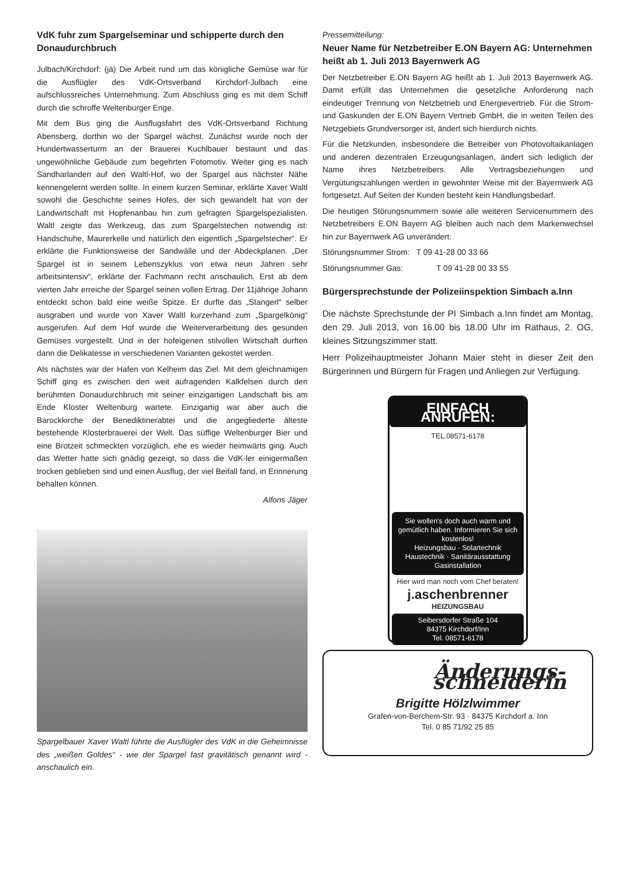VdK fuhr zum Spargelseminar und schipperte durch den Donaudurchbruch
Julbach/Kirchdorf: (jä) Die Arbeit rund um das königliche Gemüse war für die Ausflügler des VdK-Ortsverband Kirchdorf-Julbach eine aufschlussreiches Unternehmung. Zum Abschluss ging es mit dem Schiff durch die schroffe Weltenburger Enge.
Mit dem Bus ging die Ausflugsfahrt des VdK-Ortsverband Richtung Abensberg, dorthin wo der Spargel wächst. Zunächst wurde noch der Hundertwasserturm an der Brauerei Kuchlbauer bestaunt und das ungewöhnliche Gebäude zum begehrten Fotomotiv. Weiter ging es nach Sandharlanden auf den Waltl-Hof, wo der Spargel aus nächster Nähe kennengelernt werden sollte. In einem kurzen Seminar, erklärte Xaver Waltl sowohl die Geschichte seines Hofes, der sich gewandelt hat von der Landwirtschaft mit Hopfenanbau hin zum gefragten Spargelspezialisten. Waltl zeigte das Werkzeug, das zum Spargelstechen notwendig ist: Handschuhe, Maurerkelle und natürlich den eigentlich „Spargelstecher“. Er erklärte die Funktionsweise der Sandwälle und der Abdeckplanen. „Der Spargel ist in seinem Lebenszyklus von etwa neun Jahren sehr arbeitsintensiv“, erklärte der Fachmann recht anschaulich. Erst ab dem vierten Jahr erreiche der Spargel seinen vollen Ertrag. Der 11jährige Johann entdeckt schon bald eine weiße Spitze. Er durfte das „Stangerl“ selber ausgraben und wurde von Xaver Waltl kurzerhand zum „Spargelkönig“ ausgerufen. Auf dem Hof wurde die Weiterverarbeitung des gesunden Gemüses vorgestellt. Und in der hofeigenen stilvollen Wirtschaft durften dann die Delikatesse in verschiedenen Varianten gekostet werden.
Als nächstes war der Hafen von Kelheim das Ziel. Mit dem gleichnamigen Schiff ging es zwischen den weit aufragenden Kalkfelsen durch den berühmten Donaudurchbruch mit seiner einzigartigen Landschaft bis am Ende Kloster Weltenburg wartete. Einzigartig war aber auch die Barockkirche der Benediktinerabtei und die angegliederte älteste bestehende Klosterbrauerei der Welt. Das süffige Weltenburger Bier und eine Brotzeit schmeckten vorzüglich, ehe es wieder heimwärts ging. Auch das Wetter hatte sich gnädig gezeigt, so dass die VdK-ler einigermaßen trocken geblieben sind und einen Ausflug, der viel Beifall fand, in Erinnerung behalten können.
Alfons Jäger
Spargelbauer Xaver Waltl führte die Ausflügler des VdK in die Geheimnisse des „weißen Goldes“ - wie der Spargel fast gravitätisch genannt wird - anschaulich ein.
Pressemitteilung:
Neuer Name für Netzbetreiber E.ON Bayern AG: Unternehmen heißt ab 1. Juli 2013 Bayernwerk AG
Der Netzbetreiber E.ON Bayern AG heißt ab 1. Juli 2013 Bayernwerk AG. Damit erfüllt das Unternehmen die gesetzliche Anforderung nach eindeutiger Trennung von Netzbetrieb und Energievertrieb. Für die Strom- und Gaskunden der E.ON Bayern Vertrieb GmbH, die in weiten Teilen des Netzgebiets Grundversorger ist, ändert sich hierdurch nichts.
Für die Netzkunden, insbesondere die Betreiber von Photovoltaikanlagen und anderen dezentralen Erzeugungsanlagen, ändert sich lediglich der Name ihres Netzbetreibers. Alle Vertragsbeziehungen und Vergütungszahlungen werden in gewohnter Weise mit der Bayernwerk AG fortgesetzt. Auf Seiten der Kunden besteht kein Handlungsbedarf.
Die heutigen Störungsnummern sowie alle weiteren Servicenummern des Netzbetreibers E.ON Bayern AG bleiben auch nach dem Markenwechsel hin zur Bayernwerk AG unverändert:
Störungsnummer Strom: T 09 41-28 00 33 66
Störungsnummer Gas: T 09 41-28 00 33 55
Bürgersprechstunde der Polizeiinspektion Simbach a.Inn
Die nächste Sprechstunde der PI Simbach a.Inn findet am Montag, den 29. Juli 2013, von 16.00 bis 18.00 Uhr im Rathaus, 2. OG, kleines Sitzungszimmer statt.
Herr Polizeihauptmeister Johann Maier steht in dieser Zeit den Bürgerinnen und Bürgern für Fragen und Anliegen zur Verfügung.
EINFACH ANRUFEN:
TEL.08571-6178
Sie wollen's doch auch warm und gemütlich haben. Informieren Sie sich kostenlos!
Heizungsbau · Solartechnik Haustechnik · Sanitärausstattung Gasinstallation
Hier wird man noch vom Chef beraten!
j.aschenbrenner
HEIZUNGSBAU
Seibersdorfer Straße 104
84375 Kirchdorf/Inn
Tel. 08571-6178
Änderungs-schneiderin
Brigitte Hölzlwimmer
Grafen-von-Berchem-Str. 93 · 84375 Kirchdorf a. Inn
Tel. 0 85 71/92 25 85